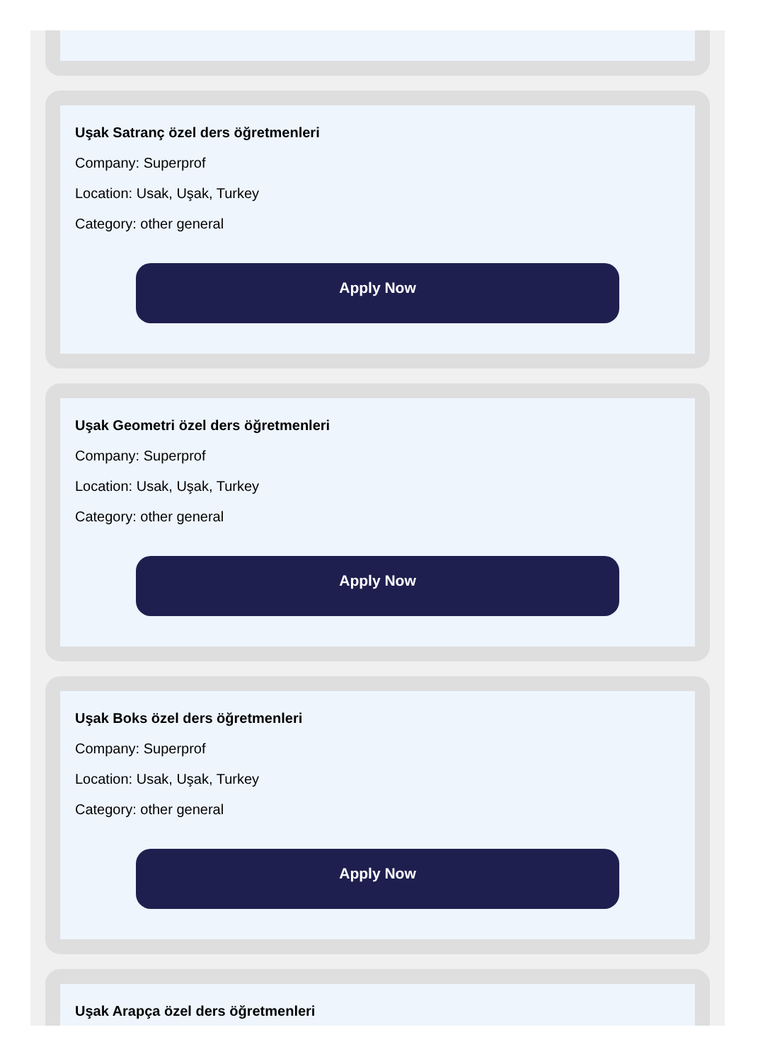Uşak Satranç özel ders öğretmenleri
Company: Superprof
Location: Usak, Uşak, Turkey
Category: other general
Apply Now
Uşak Geometri özel ders öğretmenleri
Company: Superprof
Location: Usak, Uşak, Turkey
Category: other general
Apply Now
Uşak Boks özel ders öğretmenleri
Company: Superprof
Location: Usak, Uşak, Turkey
Category: other general
Apply Now
Uşak Arapça özel ders öğretmenleri